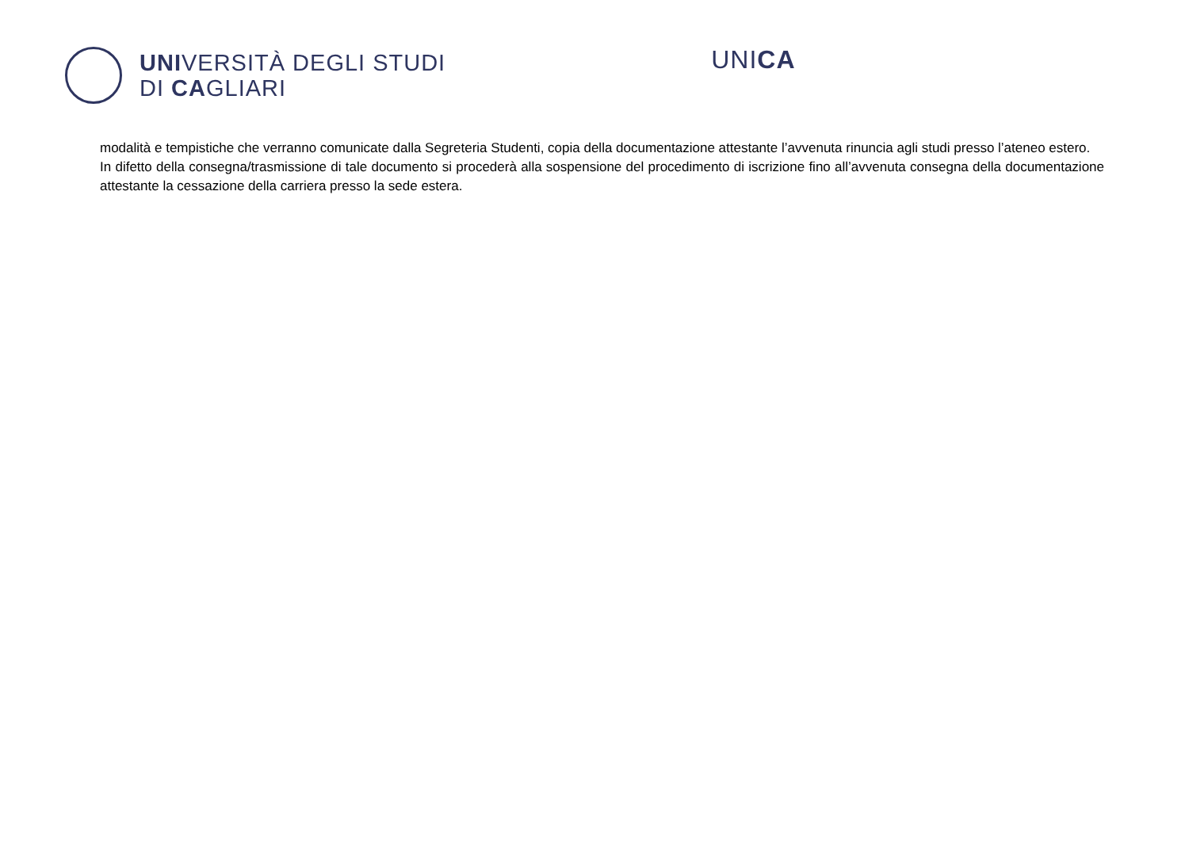UNIVERSITÀ DEGLI STUDI
DI CAGLIARI
UNICA
modalità e tempistiche che verranno comunicate dalla Segreteria Studenti, copia della documentazione attestante l’avvenuta rinuncia agli studi presso l’ateneo estero.
In difetto della consegna/trasmissione di tale documento si procederà alla sospensione del procedimento di iscrizione fino all’avvenuta consegna della documentazione attestante la cessazione della carriera presso la sede estera.